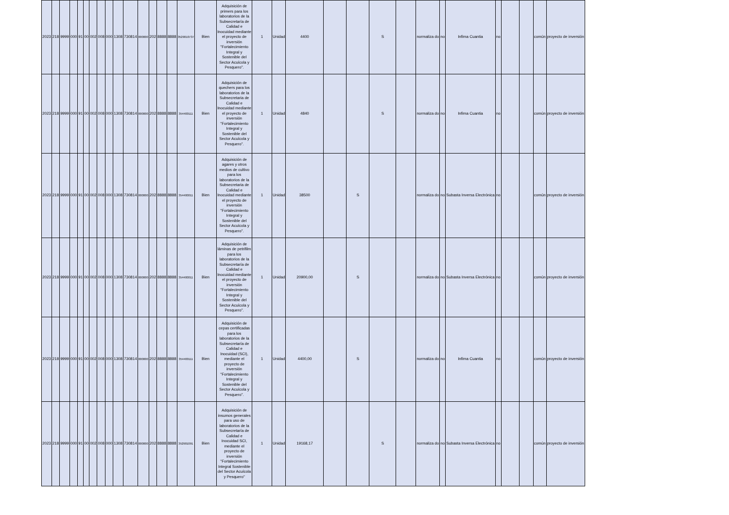| 2023 | 218 | 9999 | 000 | 91 | 00 | 002 | 008 | 000 | 1308 | 730814 | 000000 | 202 | 8888 | 8888 | 3529010737 | Bien | Adquisición de primers para los laboratorios de la Subsecretaría de Calidad e Inocuidad mediante el proyecto de inversión "Fortalecimiento Integral y Sostenible del Sector Acuícola y Pesquero". | 1 | Unidad | 4400 | | | S | | normaliza do | no | Infima Cuantia | no | | | común | proyecto de inversión |
| 2023 | 218 | 9999 | 000 | 91 | 00 | 002 | 008 | 000 | 1308 | 730814 | 000000 | 202 | 8888 | 8888 | 354400111 | Bien | Adquisición de quechers para los laboratorios de la Subsecretaria de Calidad e Inocuidad mediante el proyecto de inversión "Fortalecimiento Integral y Sostenible del Sector Acuícola y Pesquero". | 1 | Unidad | 4840 | | | S | | normaliza do | no | Infima Cuantia | no | | | común | proyecto de inversión |
| 2023 | 218 | 9999 | 000 | 91 | 00 | 002 | 008 | 000 | 1308 | 730814 | 000000 | 202 | 8888 | 8888 | 354400011 | Bien | Adquisición de agares y otros medios de cultivo para los laboratorios de la Subsecretaria de Calidad e Inocuidad mediante el proyecto de inversión "Fortalecimiento Integral y Sostenible del Sector Acuícola y Pesquero". | 1 | Unidad | 38500 | | S | | | normaliza do | no | Subasta Inversa Electrónica | no | | | común | proyecto de inversión |
| 2023 | 218 | 9999 | 000 | 91 | 00 | 002 | 008 | 000 | 1308 | 730814 | 000000 | 202 | 8888 | 8888 | 354400011 | Bien | Adquisición de láminas de petrifilm para los laboratorios de la Subsecretaría de Calidad e Inocuidad mediante el proyecto de inversión "Fortalecimiento Integral y Sostenible del Sector Acuícola y Pesquero". | 1 | Unidad | 20900,00 | | S | | | normaliza do | no | Subasta Inversa Electrónica | no | | | común | proyecto de inversión |
| 2023 | 218 | 9999 | 000 | 91 | 00 | 002 | 008 | 000 | 1308 | 730814 | 000000 | 202 | 8888 | 8888 | 354400111 | Bien | Adquisición de cepas certificadas para los laboratorios de la Subsecretaría de Calidad e Inocuidad (SCI), mediante el proyecto de inversión "Fortalecimiento Integral y Sostenible del Sector Acuícola y Pesquero". | 1 | Unidad | 4400,00 | | S | | | normaliza do | no | Infima Cuantia | no | | | común | proyecto de inversión |
| 2023 | 218 | 9999 | 000 | 91 | 00 | 002 | 008 | 000 | 1308 | 730814 | 000000 | 202 | 8888 | 8888 | 352901091 | Bien | Adquisición de insumos generales para uso de laboratorios de la Subsecretaría de Calidad e Inocuidad SCI, mediante el proyecto de inversión "Fortalecimiento Integral Sostenible del Sector Acuícola y Pesquero" | 1 | Unidad | 19168,17 | | | S | | normaliza do | no | Subasta Inversa Electrónica | no | | | común | proyecto de inversión |